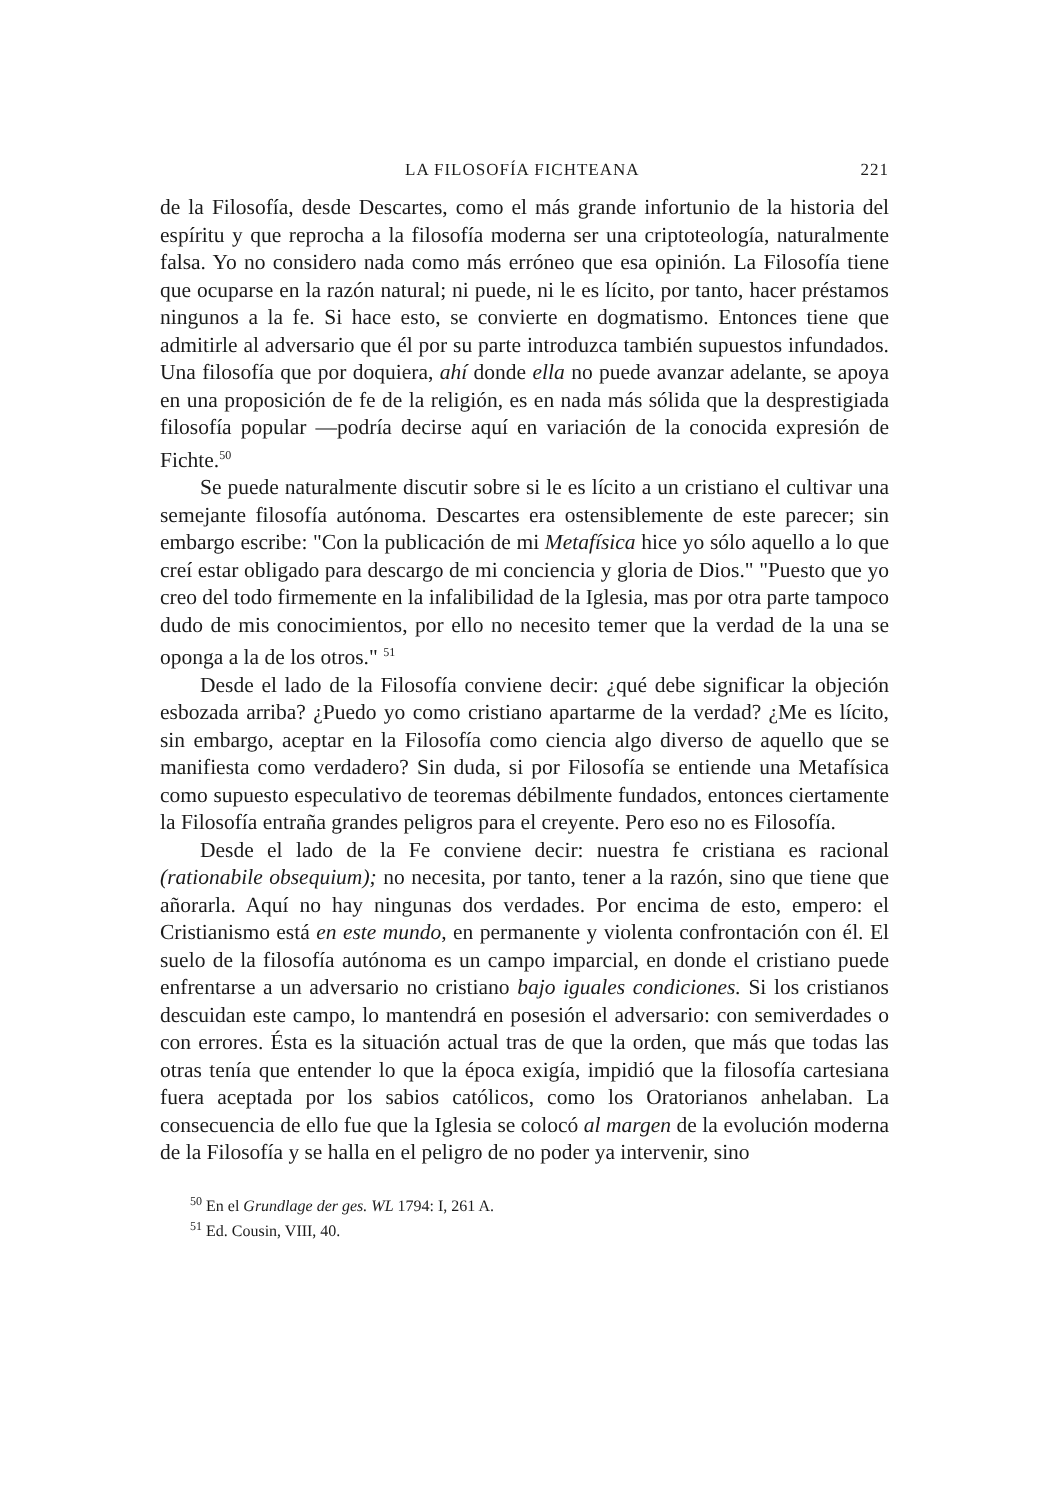LA FILOSOFÍA FICHTEANA 221
de la Filosofía, desde Descartes, como el más grande infortunio de la historia del espíritu y que reprocha a la filosofía moderna ser una criptoteología, naturalmente falsa. Yo no considero nada como más erróneo que esa opinión. La Filosofía tiene que ocuparse en la razón natural; ni puede, ni le es lícito, por tanto, hacer préstamos ningunos a la fe. Si hace esto, se convierte en dogmatismo. Entonces tiene que admitirle al adversario que él por su parte introduzca también supuestos infundados. Una filosofía que por doquiera, ahí donde ella no puede avanzar adelante, se apoya en una proposición de fe de la religión, es en nada más sólida que la desprestigiada filosofía popular —podría decirse aquí en variación de la conocida expresión de Fichte.<sup>50</sup>
Se puede naturalmente discutir sobre si le es lícito a un cristiano el cultivar una semejante filosofía autónoma. Descartes era ostensiblemente de este parecer; sin embargo escribe: "Con la publicación de mi Metafísica hice yo sólo aquello a lo que creí estar obligado para descargo de mi conciencia y gloria de Dios." "Puesto que yo creo del todo firmemente en la infalibilidad de la Iglesia, mas por otra parte tampoco dudo de mis conocimientos, por ello no necesito temer que la verdad de la una se oponga a la de los otros." <sup>51</sup>
Desde el lado de la Filosofía conviene decir: ¿qué debe significar la objeción esbozada arriba? ¿Puedo yo como cristiano apartarme de la verdad? ¿Me es lícito, sin embargo, aceptar en la Filosofía como ciencia algo diverso de aquello que se manifiesta como verdadero? Sin duda, si por Filosofía se entiende una Metafísica como supuesto especulativo de teoremas débilmente fundados, entonces ciertamente la Filosofía entraña grandes peligros para el creyente. Pero eso no es Filosofía.
Desde el lado de la Fe conviene decir: nuestra fe cristiana es racional (rationabile obsequium); no necesita, por tanto, tener a la razón, sino que tiene que añorarla. Aquí no hay ningunas dos verdades. Por encima de esto, empero: el Cristianismo está en este mundo, en permanente y violenta confrontación con él. El suelo de la filosofía autónoma es un campo imparcial, en donde el cristiano puede enfrentarse a un adversario no cristiano bajo iguales condiciones. Si los cristianos descuidan este campo, lo mantendrá en posesión el adversario: con semiverdades o con errores. Ésta es la situación actual tras de que la orden, que más que todas las otras tenía que entender lo que la época exigía, impidió que la filosofía cartesiana fuera aceptada por los sabios católicos, como los Oratorianos anhelaban. La consecuencia de ello fue que la Iglesia se colocó al margen de la evolución moderna de la Filosofía y se halla en el peligro de no poder ya intervenir, sino
<sup>50</sup> En el Grundlage der ges. WL 1794: I, 261 A.
<sup>51</sup> Ed. Cousin, VIII, 40.